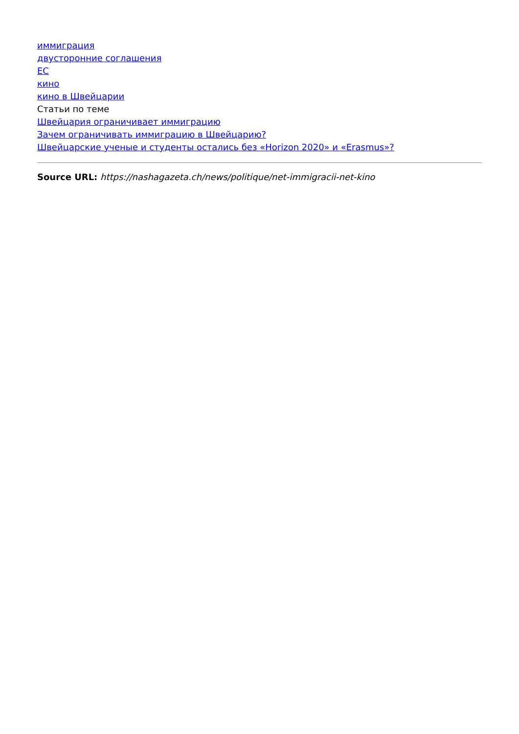иммиграция
двусторонние соглашения
ЕС
кино
кино в Швейцарии
Статьи по теме
Швейцария ограничивает иммиграцию
Зачем ограничивать иммиграцию в Швейцарию?
Швейцарские ученые и студенты остались без «Horizon 2020» и «Erasmus»?
Source URL: https://nashagazeta.ch/news/politique/net-immigracii-net-kino